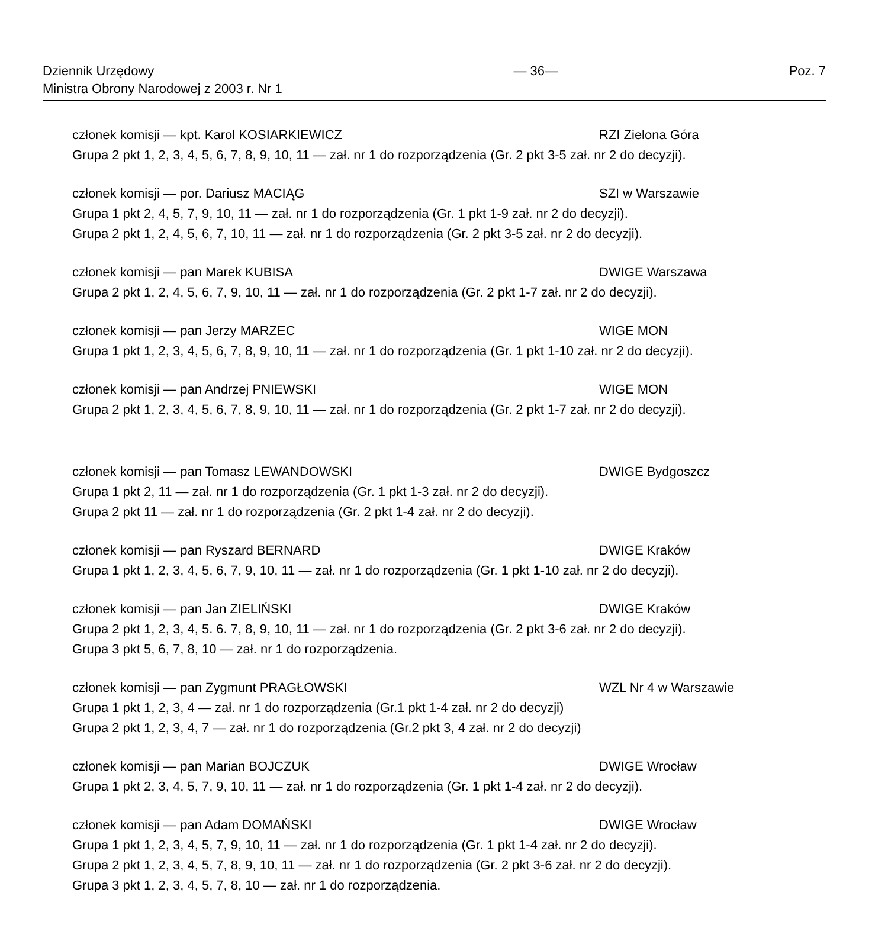Dziennik Urzędowy
Ministra Obrony Narodowej z 2003 r. Nr 1
— 36— Poz. 7
członek komisji — kpt. Karol KOSIARKIEWICZ RZI Zielona Góra
Grupa 2 pkt 1, 2, 3, 4, 5, 6, 7, 8, 9, 10, 11 — zał. nr 1 do rozporządzenia (Gr. 2 pkt 3-5 zał. nr 2 do decyzji).
członek komisji — por. Dariusz MACIĄG SZI w Warszawie
Grupa 1 pkt 2, 4, 5, 7, 9, 10, 11 — zał. nr 1 do rozporządzenia (Gr. 1 pkt 1-9 zał. nr 2 do decyzji).
Grupa 2 pkt 1, 2, 4, 5, 6, 7, 10, 11 — zał. nr 1 do rozporządzenia (Gr. 2 pkt 3-5 zał. nr 2 do decyzji).
członek komisji — pan Marek KUBISA DWIGE Warszawa
Grupa 2 pkt 1, 2, 4, 5, 6, 7, 9, 10, 11 — zał. nr 1 do rozporządzenia (Gr. 2 pkt 1-7 zał. nr 2 do decyzji).
członek komisji — pan Jerzy MARZEC WIGE MON
Grupa 1 pkt 1, 2, 3, 4, 5, 6, 7, 8, 9, 10, 11 — zał. nr 1 do rozporządzenia (Gr. 1 pkt 1-10 zał. nr 2 do decyzji).
członek komisji — pan Andrzej PNIEWSKI WIGE MON
Grupa 2 pkt 1, 2, 3, 4, 5, 6, 7, 8, 9, 10, 11 — zał. nr 1 do rozporządzenia (Gr. 2 pkt 1-7 zał. nr 2 do decyzji).
członek komisji — pan Tomasz LEWANDOWSKI DWIGE Bydgoszcz
Grupa 1 pkt 2, 11 — zał. nr 1 do rozporządzenia (Gr. 1 pkt 1-3 zał. nr 2 do decyzji).
Grupa 2 pkt 11 — zał. nr 1 do rozporządzenia (Gr. 2 pkt 1-4 zał. nr 2 do decyzji).
członek komisji — pan Ryszard BERNARD DWIGE Kraków
Grupa 1 pkt 1, 2, 3, 4, 5, 6, 7, 9, 10, 11 — zał. nr 1 do rozporządzenia (Gr. 1 pkt 1-10 zał. nr 2 do decyzji).
członek komisji — pan Jan ZIELIŃSKI DWIGE Kraków
Grupa 2 pkt 1, 2, 3, 4, 5. 6. 7, 8, 9, 10, 11 — zał. nr 1 do rozporządzenia (Gr. 2 pkt 3-6 zał. nr 2 do decyzji).
Grupa 3 pkt 5, 6, 7, 8, 10 — zał. nr 1 do rozporządzenia.
członek komisji — pan Zygmunt PRAGŁOWSKI WZL Nr 4 w Warszawie
Grupa 1 pkt 1, 2, 3, 4 — zał. nr 1 do rozporządzenia (Gr.1 pkt 1-4 zał. nr 2 do decyzji)
Grupa 2 pkt 1, 2, 3, 4, 7 — zał. nr 1 do rozporządzenia (Gr.2 pkt 3, 4 zał. nr 2 do decyzji)
członek komisji — pan Marian BOJCZUK DWIGE Wrocław
Grupa 1 pkt 2, 3, 4, 5, 7, 9, 10, 11 — zał. nr 1 do rozporządzenia (Gr. 1 pkt 1-4 zał. nr 2 do decyzji).
członek komisji — pan Adam DOMAŃSKI DWIGE Wrocław
Grupa 1 pkt 1, 2, 3, 4, 5, 7, 9, 10, 11 — zał. nr 1 do rozporządzenia (Gr. 1 pkt 1-4 zał. nr 2 do decyzji).
Grupa 2 pkt 1, 2, 3, 4, 5, 7, 8, 9, 10, 11 — zał. nr 1 do rozporządzenia (Gr. 2 pkt 3-6 zał. nr 2 do decyzji).
Grupa 3 pkt 1, 2, 3, 4, 5, 7, 8, 10 — zał. nr 1 do rozporządzenia.